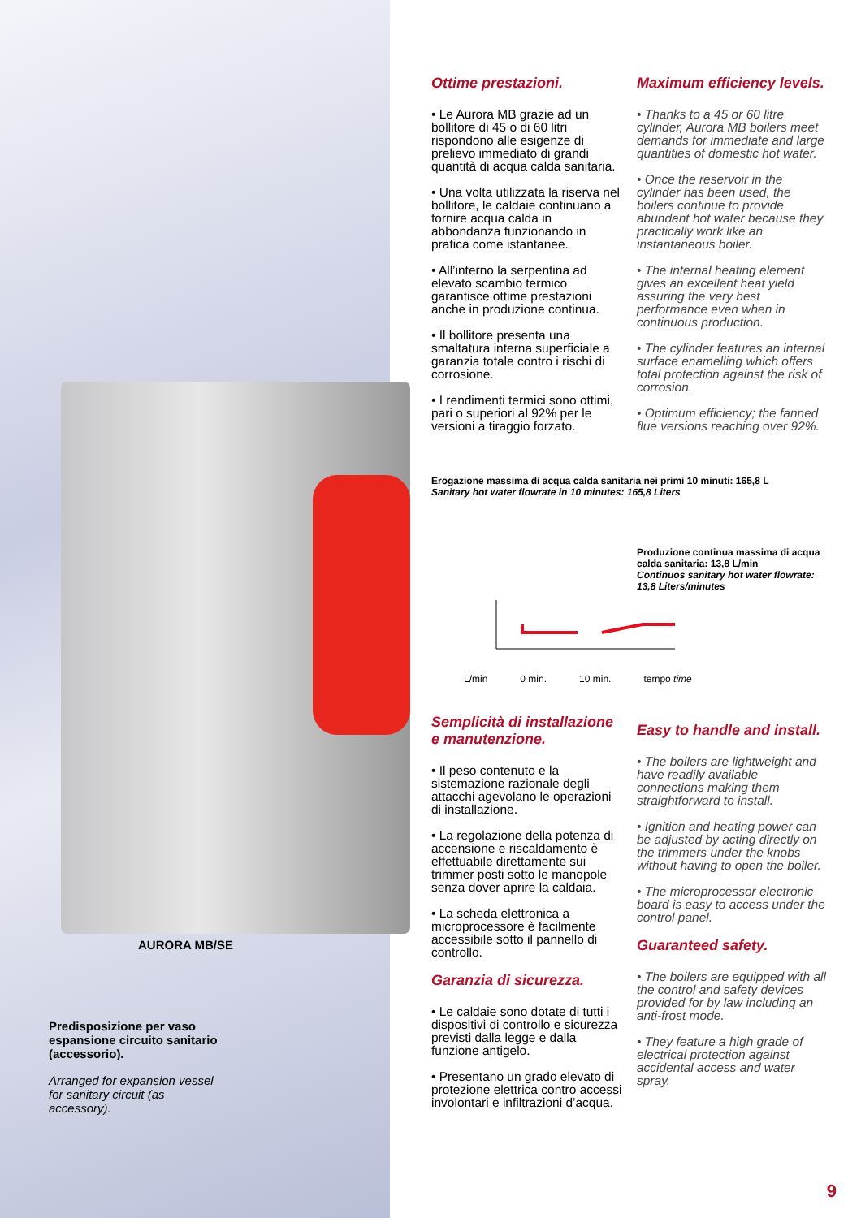AURORA MB/SE
Predisposizione per vaso espansione circuito sanitario (accessorio).
Arranged for expansion vessel for sanitary circuit (as accessory).
Ottime prestazioni.
• Le Aurora MB grazie ad un bollitore di 45 o di 60 litri rispondono alle esigenze di prelievo immediato di grandi quantità di acqua calda sanitaria.
• Una volta utilizzata la riserva nel bollitore, le caldaie continuano a fornire acqua calda in abbondanza funzionando in pratica come istantanee.
• All’interno la serpentina ad elevato scambio termico garantisce ottime prestazioni anche in produzione continua.
• Il bollitore presenta una smaltatura interna superficiale a garanzia totale contro i rischi di corrosione.
• I rendimenti termici sono ottimi, pari o superiori al 92% per le versioni a tiraggio forzato.
Semplicità di installazione e manutenzione.
• Il peso contenuto e la sistemazione razionale degli attacchi agevolano le operazioni di installazione.
• La regolazione della potenza di accensione e riscaldamento è effettuabile direttamente sui trimmer posti sotto le manopole senza dover aprire la caldaia.
• La scheda elettronica a microprocessore è facilmente accessibile sotto il pannello di controllo.
Garanzia di sicurezza.
• Le caldaie sono dotate di tutti i dispositivi di controllo e sicurezza previsti dalla legge e dalla funzione antigelo.
• Presentano un grado elevato di protezione elettrica contro accessi involontari e infiltrazioni d’acqua.
Maximum efficiency levels.
• Thanks to a 45 or 60 litre cylinder, Aurora MB boilers meet demands for immediate and large quantities of domestic hot water.
• Once the reservoir in the cylinder has been used, the boilers continue to provide abundant hot water because they practically work like an instantaneous boiler.
• The internal heating element gives an excellent heat yield assuring the very best performance even when in continuous production.
• The cylinder features an internal surface enamelling which offers total protection against the risk of corrosion.
• Optimum efficiency; the fanned flue versions reaching over 92%.
Easy to handle and install.
• The boilers are lightweight and have readily available connections making them straightforward to install.
• Ignition and heating power can be adjusted by acting directly on the trimmers under the knobs without having to open the boiler.
• The microprocessor electronic board is easy to access under the control panel.
Guaranteed safety.
• The boilers are equipped with all the control and safety devices provided for by law including an anti-frost mode.
• They feature a high grade of electrical protection against accidental access and water spray.
Erogazione massima di acqua calda sanitaria nei primi 10 minuti: 165,8 L
Sanitary hot water flowrate in 10 minutes: 165,8 Liters
Produzione continua massima di acqua calda sanitaria: 13,8 L/min
Continuos sanitary hot water flowrate: 13,8 Liters/minutes
L/min 0 min. 10 min. tempo time
9